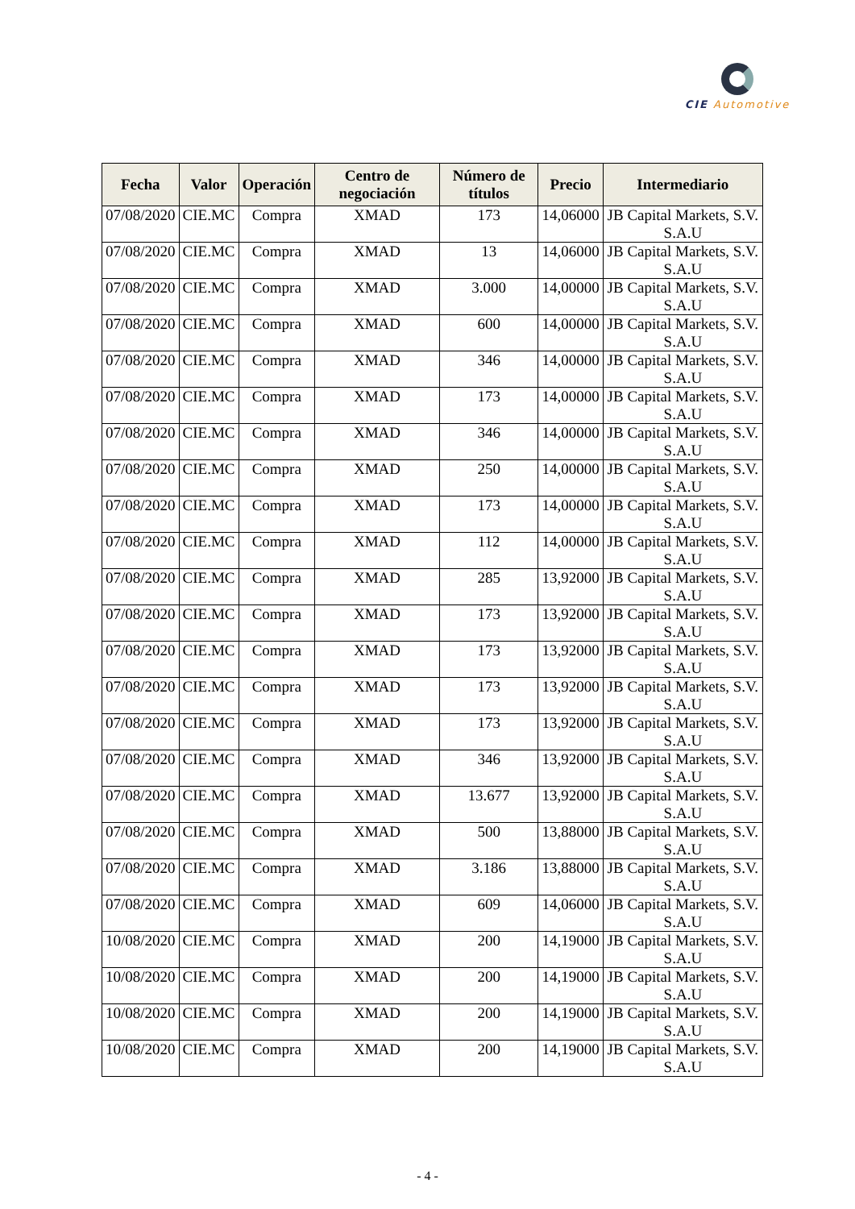CIE Automotive
| Fecha | Valor | Operación | Centro de negociación | Número de títulos | Precio | Intermediario |
| --- | --- | --- | --- | --- | --- | --- |
| 07/08/2020 | CIE.MC | Compra | XMAD | 173 | 14,06000 | JB Capital Markets, S.V. S.A.U |
| 07/08/2020 | CIE.MC | Compra | XMAD | 13 | 14,06000 | JB Capital Markets, S.V. S.A.U |
| 07/08/2020 | CIE.MC | Compra | XMAD | 3.000 | 14,00000 | JB Capital Markets, S.V. S.A.U |
| 07/08/2020 | CIE.MC | Compra | XMAD | 600 | 14,00000 | JB Capital Markets, S.V. S.A.U |
| 07/08/2020 | CIE.MC | Compra | XMAD | 346 | 14,00000 | JB Capital Markets, S.V. S.A.U |
| 07/08/2020 | CIE.MC | Compra | XMAD | 173 | 14,00000 | JB Capital Markets, S.V. S.A.U |
| 07/08/2020 | CIE.MC | Compra | XMAD | 346 | 14,00000 | JB Capital Markets, S.V. S.A.U |
| 07/08/2020 | CIE.MC | Compra | XMAD | 250 | 14,00000 | JB Capital Markets, S.V. S.A.U |
| 07/08/2020 | CIE.MC | Compra | XMAD | 173 | 14,00000 | JB Capital Markets, S.V. S.A.U |
| 07/08/2020 | CIE.MC | Compra | XMAD | 112 | 14,00000 | JB Capital Markets, S.V. S.A.U |
| 07/08/2020 | CIE.MC | Compra | XMAD | 285 | 13,92000 | JB Capital Markets, S.V. S.A.U |
| 07/08/2020 | CIE.MC | Compra | XMAD | 173 | 13,92000 | JB Capital Markets, S.V. S.A.U |
| 07/08/2020 | CIE.MC | Compra | XMAD | 173 | 13,92000 | JB Capital Markets, S.V. S.A.U |
| 07/08/2020 | CIE.MC | Compra | XMAD | 173 | 13,92000 | JB Capital Markets, S.V. S.A.U |
| 07/08/2020 | CIE.MC | Compra | XMAD | 173 | 13,92000 | JB Capital Markets, S.V. S.A.U |
| 07/08/2020 | CIE.MC | Compra | XMAD | 346 | 13,92000 | JB Capital Markets, S.V. S.A.U |
| 07/08/2020 | CIE.MC | Compra | XMAD | 13.677 | 13,92000 | JB Capital Markets, S.V. S.A.U |
| 07/08/2020 | CIE.MC | Compra | XMAD | 500 | 13,88000 | JB Capital Markets, S.V. S.A.U |
| 07/08/2020 | CIE.MC | Compra | XMAD | 3.186 | 13,88000 | JB Capital Markets, S.V. S.A.U |
| 07/08/2020 | CIE.MC | Compra | XMAD | 609 | 14,06000 | JB Capital Markets, S.V. S.A.U |
| 10/08/2020 | CIE.MC | Compra | XMAD | 200 | 14,19000 | JB Capital Markets, S.V. S.A.U |
| 10/08/2020 | CIE.MC | Compra | XMAD | 200 | 14,19000 | JB Capital Markets, S.V. S.A.U |
| 10/08/2020 | CIE.MC | Compra | XMAD | 200 | 14,19000 | JB Capital Markets, S.V. S.A.U |
| 10/08/2020 | CIE.MC | Compra | XMAD | 200 | 14,19000 | JB Capital Markets, S.V. S.A.U |
- 4 -